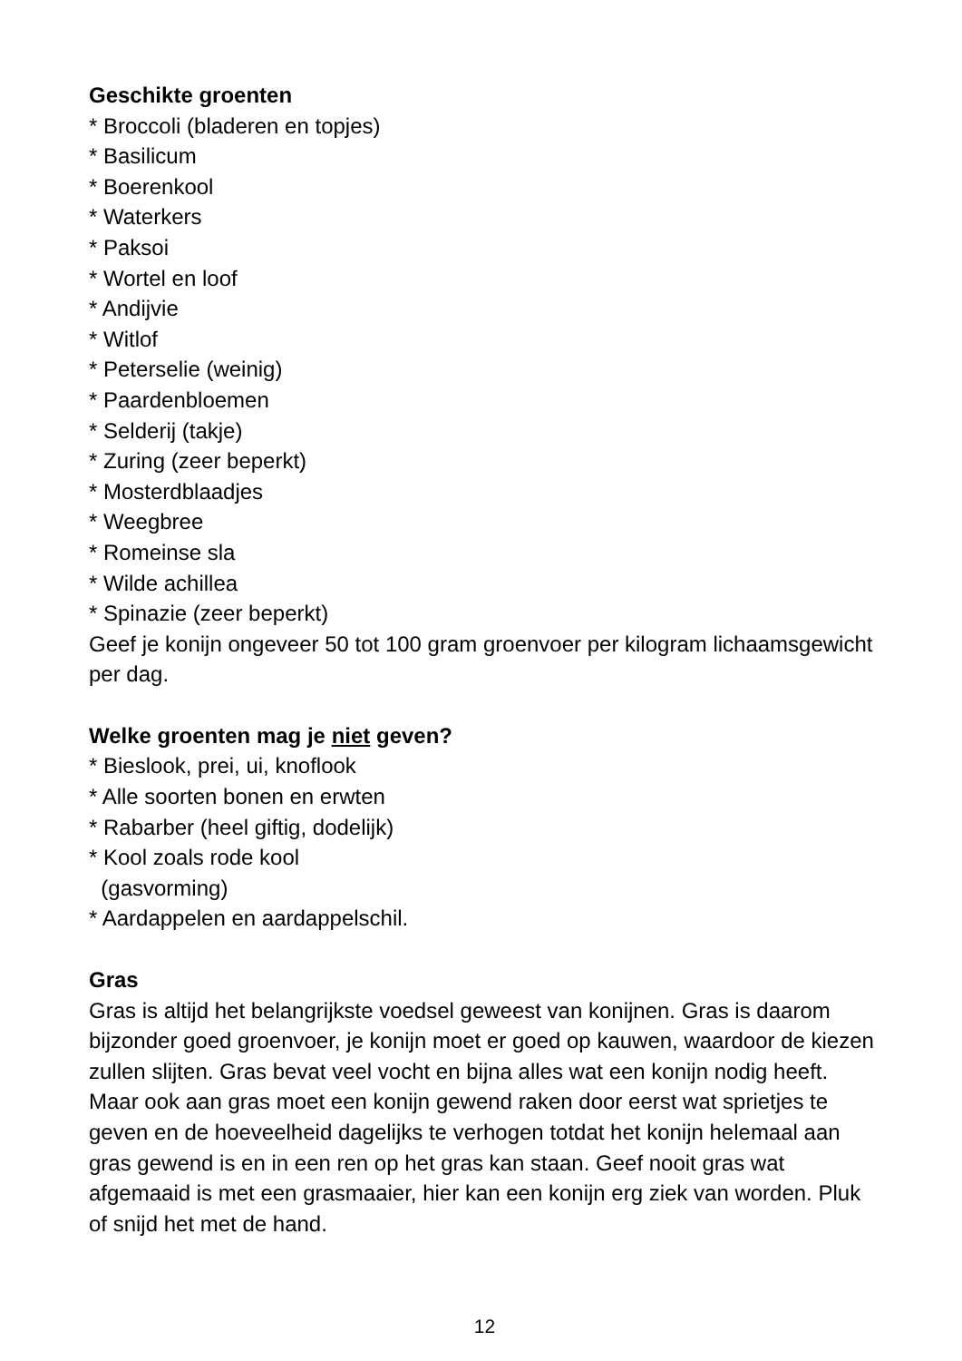Geschikte groenten
* Broccoli (bladeren en topjes)
* Basilicum
* Boerenkool
* Waterkers
* Paksoi
* Wortel en loof
* Andijvie
* Witlof
* Peterselie (weinig)
* Paardenbloemen
* Selderij (takje)
* Zuring (zeer beperkt)
* Mosterdblaadjes
* Weegbree
* Romeinse sla
* Wilde achillea
* Spinazie (zeer beperkt)
Geef je konijn ongeveer 50 tot 100 gram groenvoer per kilogram lichaamsgewicht per dag.
Welke groenten mag je niet geven?
* Bieslook, prei, ui, knoflook
* Alle soorten bonen en erwten
* Rabarber (heel giftig, dodelijk)
* Kool zoals rode kool
(gasvorming)
* Aardappelen en aardappelschil.
Gras
Gras is altijd het belangrijkste voedsel geweest van konijnen. Gras is daarom bijzonder goed groenvoer, je konijn moet er goed op kauwen, waardoor de kiezen zullen slijten. Gras bevat veel vocht en bijna alles wat een konijn nodig heeft. Maar ook aan gras moet een konijn gewend raken door eerst wat sprietjes te geven en de hoeveelheid dagelijks te verhogen totdat het konijn helemaal aan gras gewend is en in een ren op het gras kan staan. Geef nooit gras wat afgemaaid is met een grasmaaier, hier kan een konijn erg ziek van worden. Pluk of snijd het met de hand.
12